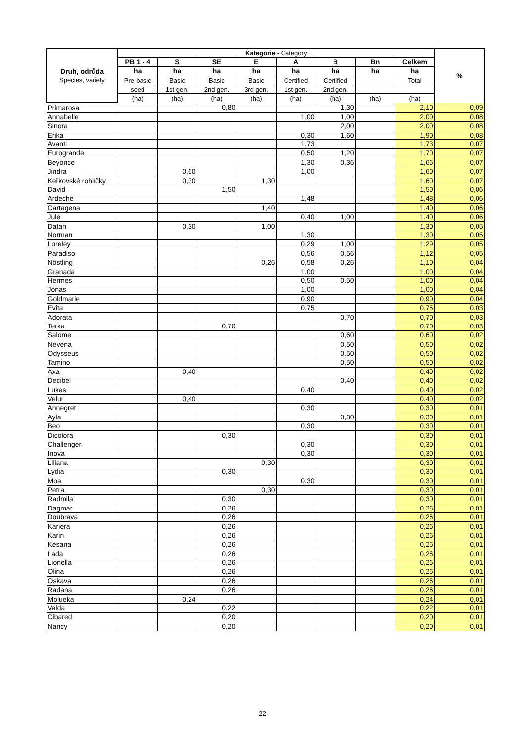| Druh, odrůda Species, variety | Kategorie - Category | | | | | | | | % |
| --- | --- | --- | --- | --- | --- | --- | --- | --- | --- |
| | PB 1 - 4 | S | SE | E | A | B | Bn | Celkem | |
| | ha | ha | ha | ha | ha | ha | ha | ha | |
| | Pre-basic | Basic | Basic | Basic | Certified | Certified | | Total | |
| | seed | 1st gen. | 2nd gen. | 3rd gen. | 1st gen. | 2nd gen. | | | |
| | (ha) | (ha) | (ha) | (ha) | (ha) | (ha) | (ha) | (ha) | |
| Primarosa | | | 0,80 | | | 1,30 | | 2,10 | 0,09 |
| Annabelle | | | | | 1,00 | 1,00 | | 2,00 | 0,08 |
| Sinora | | | | | | 2,00 | | 2,00 | 0,08 |
| Erika | | | | | 0,30 | 1,60 | | 1,90 | 0,08 |
| Avanti | | | | | 1,73 | | | 1,73 | 0,07 |
| Eurogrande | | | | | 0,50 | 1,20 | | 1,70 | 0,07 |
| Beyonce | | | | | 1,30 | 0,36 | | 1,66 | 0,07 |
| Jindra | | 0,60 | | | 1,00 | | | 1,60 | 0,07 |
| Keřkovské rohlíčky | | 0,30 | | 1,30 | | | | 1,60 | 0,07 |
| David | | | 1,50 | | | | | 1,50 | 0,06 |
| Ardeche | | | | | 1,48 | | | 1,48 | 0,06 |
| Cartagena | | | | 1,40 | | | | 1,40 | 0,06 |
| Jule | | | | | 0,40 | 1,00 | | 1,40 | 0,06 |
| Datan | | 0,30 | | 1,00 | | | | 1,30 | 0,05 |
| Norman | | | | | 1,30 | | | 1,30 | 0,05 |
| Loreley | | | | | 0,29 | 1,00 | | 1,29 | 0,05 |
| Paradiso | | | | | 0,56 | 0,56 | | 1,12 | 0,05 |
| Nöstling | | | | 0,26 | 0,58 | 0,26 | | 1,10 | 0,04 |
| Granada | | | | | 1,00 | | | 1,00 | 0,04 |
| Hermes | | | | | 0,50 | 0,50 | | 1,00 | 0,04 |
| Jonas | | | | | 1,00 | | | 1,00 | 0,04 |
| Goldmarie | | | | | 0,90 | | | 0,90 | 0,04 |
| Evita | | | | | 0,75 | | | 0,75 | 0,03 |
| Adorata | | | | | | 0,70 | | 0,70 | 0,03 |
| Terka | | | 0,70 | | | | | 0,70 | 0,03 |
| Salome | | | | | | 0,60 | | 0,60 | 0,02 |
| Nevena | | | | | | 0,50 | | 0,50 | 0,02 |
| Odysseus | | | | | | 0,50 | | 0,50 | 0,02 |
| Tamino | | | | | | 0,50 | | 0,50 | 0,02 |
| Axa | | 0,40 | | | | | | 0,40 | 0,02 |
| Decibel | | | | | | 0,40 | | 0,40 | 0,02 |
| Lukas | | | | | 0,40 | | | 0,40 | 0,02 |
| Velur | | 0,40 | | | | | | 0,40 | 0,02 |
| Annegret | | | | | 0,30 | | | 0,30 | 0,01 |
| Ayla | | | | | | 0,30 | | 0,30 | 0,01 |
| Beo | | | | | 0,30 | | | 0,30 | 0,01 |
| Dicolora | | | 0,30 | | | | | 0,30 | 0,01 |
| Challenger | | | | | 0,30 | | | 0,30 | 0,01 |
| Inova | | | | | 0,30 | | | 0,30 | 0,01 |
| Liliana | | | | 0,30 | | | | 0,30 | 0,01 |
| Lydia | | | 0,30 | | | | | 0,30 | 0,01 |
| Moa | | | | | 0,30 | | | 0,30 | 0,01 |
| Petra | | | | 0,30 | | | | 0,30 | 0,01 |
| Radmila | | | 0,30 | | | | | 0,30 | 0,01 |
| Dagmar | | | 0,26 | | | | | 0,26 | 0,01 |
| Doubrava | | | 0,26 | | | | | 0,26 | 0,01 |
| Kariera | | | 0,26 | | | | | 0,26 | 0,01 |
| Karin | | | 0,26 | | | | | 0,26 | 0,01 |
| Kesana | | | 0,26 | | | | | 0,26 | 0,01 |
| Lada | | | 0,26 | | | | | 0,26 | 0,01 |
| Lionella | | | 0,26 | | | | | 0,26 | 0,01 |
| Olina | | | 0,26 | | | | | 0,26 | 0,01 |
| Oskava | | | 0,26 | | | | | 0,26 | 0,01 |
| Radana | | | 0,26 | | | | | 0,26 | 0,01 |
| Molueka | | 0,24 | | | | | | 0,24 | 0,01 |
| Valda | | | 0,22 | | | | | 0,22 | 0,01 |
| Cibared | | | 0,20 | | | | | 0,20 | 0,01 |
| Nancy | | | 0,20 | | | | | 0,20 | 0,01 |
22